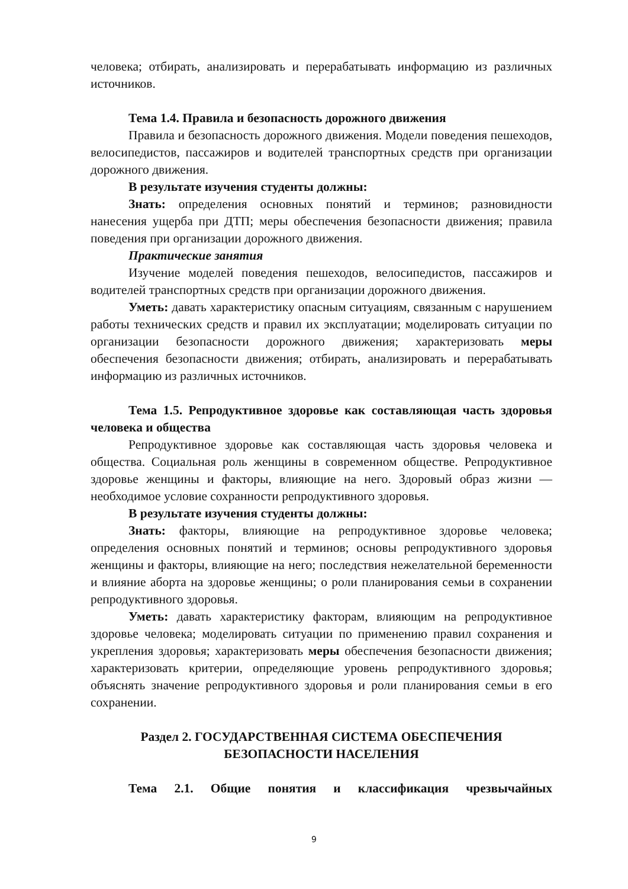человека; отбирать, анализировать и перерабатывать информацию из различных источников.
Тема 1.4. Правила и безопасность дорожного движения
Правила и безопасность дорожного движения. Модели поведения пешеходов, велосипедистов, пассажиров и водителей транспортных средств при организации дорожного движения.
В результате изучения студенты должны:
Знать: определения основных понятий и терминов; разновидности нанесения ущерба при ДТП; меры обеспечения безопасности движения; правила поведения при организации дорожного движения.
Практические занятия
Изучение моделей поведения пешеходов, велосипедистов, пассажиров и водителей транспортных средств при организации дорожного движения.
Уметь: давать характеристику опасным ситуациям, связанным с нарушением работы технических средств и правил их эксплуатации; моделировать ситуации по организации безопасности дорожного движения; характеризовать меры обеспечения безопасности движения; отбирать, анализировать и перерабатывать информацию из различных источников.
Тема 1.5. Репродуктивное здоровье как составляющая часть здоровья человека и общества
Репродуктивное здоровье как составляющая часть здоровья человека и общества. Социальная роль женщины в современном обществе. Репродуктивное здоровье женщины и факторы, влияющие на него. Здоровый образ жизни — необходимое условие сохранности репродуктивного здоровья.
В результате изучения студенты должны:
Знать: факторы, влияющие на репродуктивное здоровье человека; определения основных понятий и терминов; основы репродуктивного здоровья женщины и факторы, влияющие на него; последствия нежелательной беременности и влияние аборта на здоровье женщины; о роли планирования семьи в сохранении репродуктивного здоровья.
Уметь: давать характеристику факторам, влияющим на репродуктивное здоровье человека; моделировать ситуации по применению правил сохранения и укрепления здоровья; характеризовать меры обеспечения безопасности движения; характеризовать критерии, определяющие уровень репродуктивного здоровья; объяснять значение репродуктивного здоровья и роли планирования семьи в его сохранении.
Раздел 2. ГОСУДАРСТВЕННАЯ СИСТЕМА ОБЕСПЕЧЕНИЯ
БЕЗОПАСНОСТИ НАСЕЛЕНИЯ
Тема 2.1. Общие понятия и классификация чрезвычайных
9